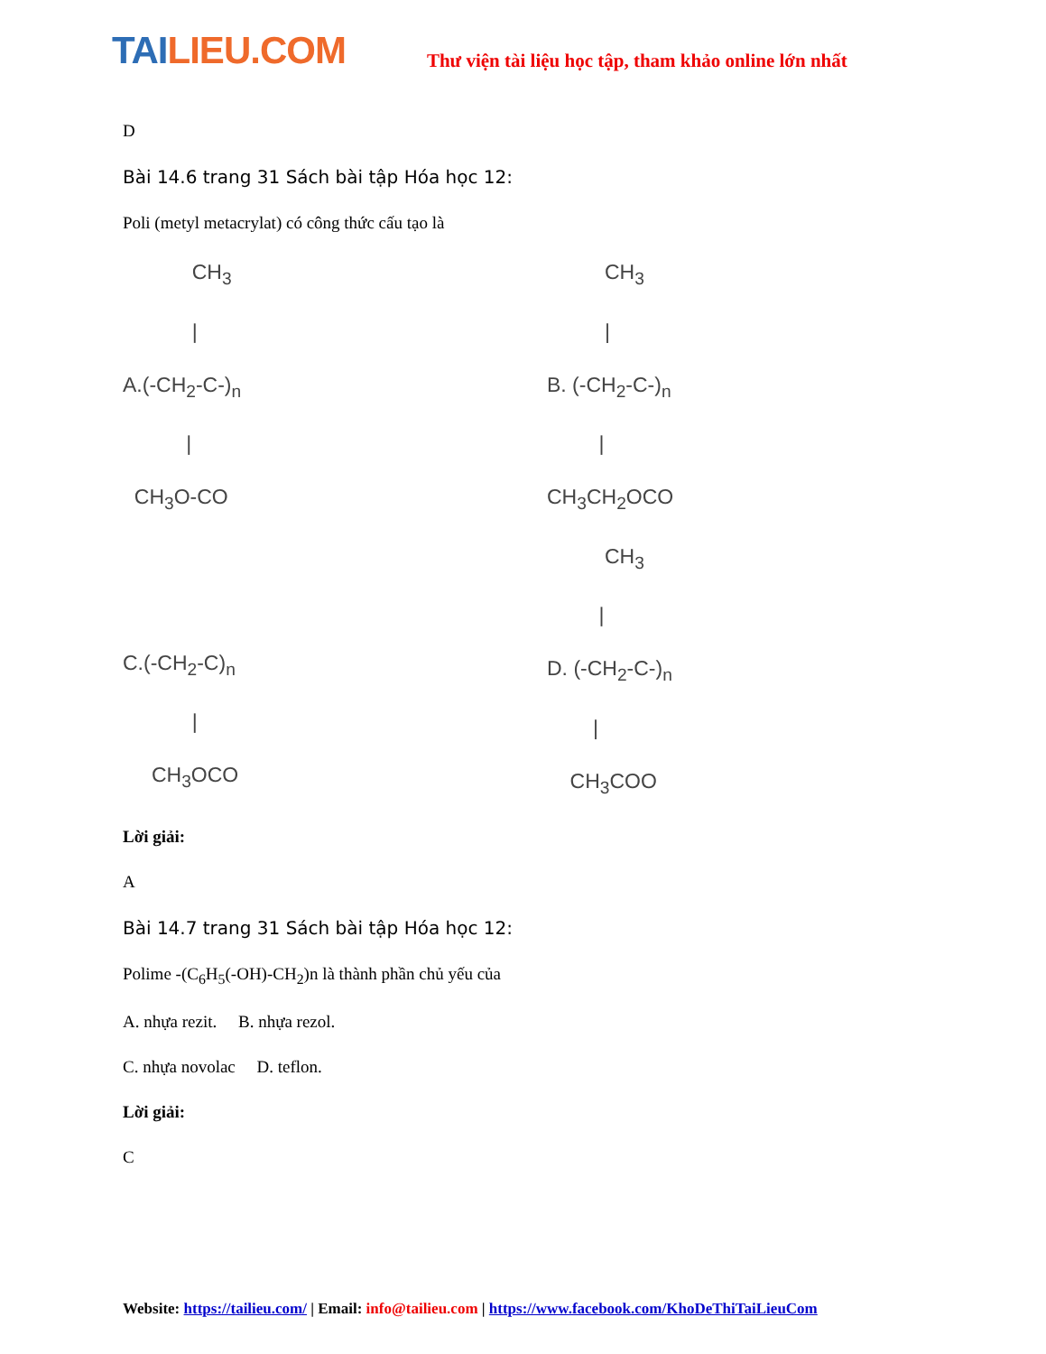TAILIEU.COM
Thư viện tài liệu học tập, tham khảo online lớn nhất
D
Bài 14.6 trang 31 Sách bài tập Hóa học 12:
Poli (metyl metacrylat) có công thức cấu tạo là
CH<sub>3</sub> | A.(-CH<sub>2</sub>-C-)<sub>n</sub> | CH<sub>3</sub>O-CO
CH<sub>3</sub> | B. (-CH<sub>2</sub>-C-)<sub>n</sub> | CH<sub>3</sub>CH<sub>2</sub>OCO
C.(-CH<sub>2</sub>-C)<sub>n</sub> | CH<sub>3</sub>OCO
CH<sub>3</sub> | D. (-CH<sub>2</sub>-C-)<sub>n</sub> | CH<sub>3</sub>COO
Lời giải:
A
Bài 14.7 trang 31 Sách bài tập Hóa học 12:
Polime -(C<sub>6</sub>H<sub>5</sub>(-OH)-CH<sub>2</sub>)n là thành phần chủ yếu của
A. nhựa rezit. B. nhựa rezol.
C. nhựa novolac D. teflon.
Lời giải:
C
Website: https://tailieu.com/ | Email: info@tailieu.com | https://www.facebook.com/KhoDeThiTaiLieuCom